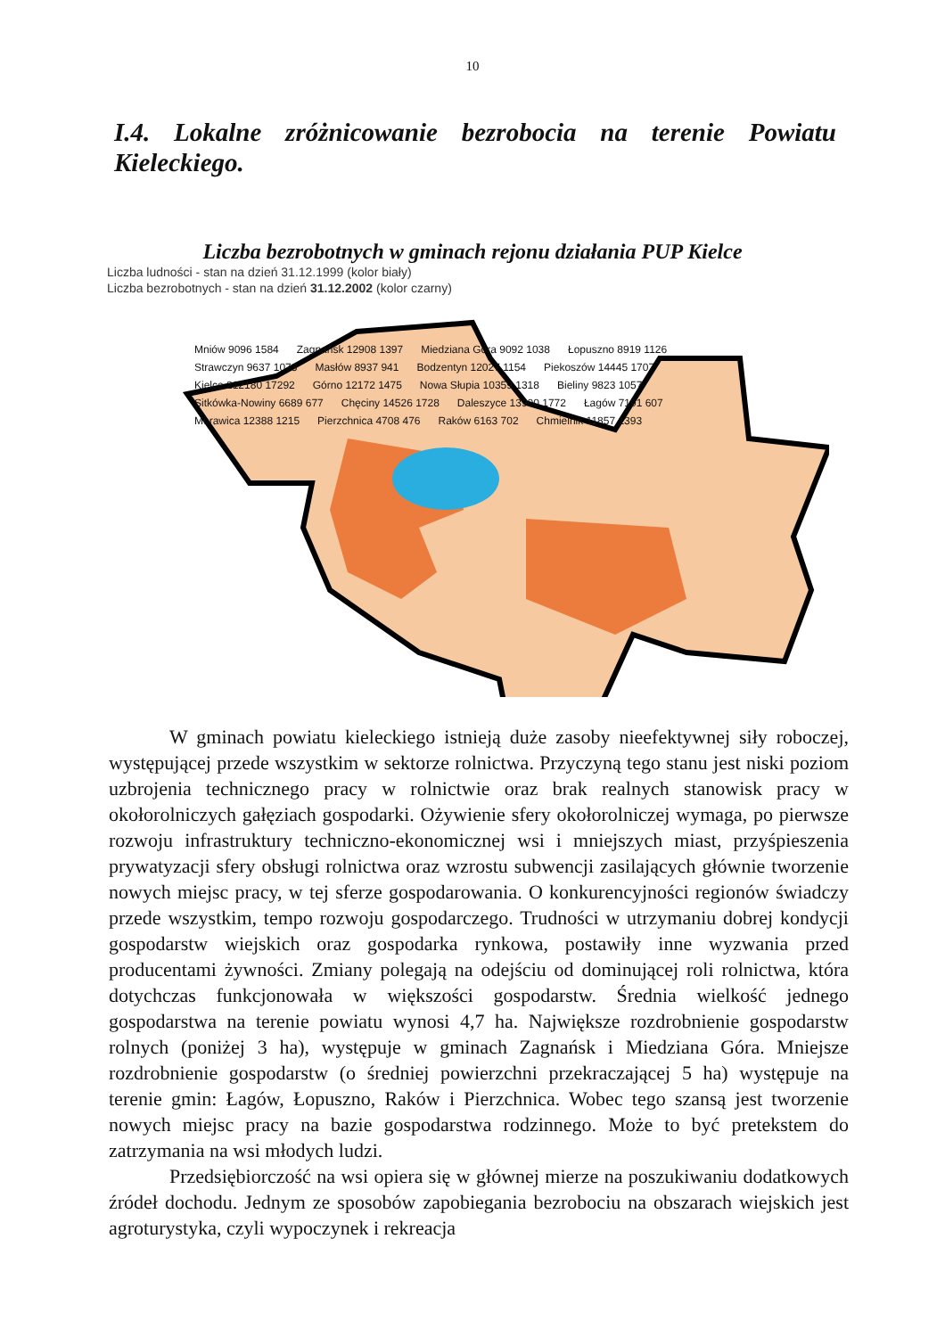10
I.4. Lokalne zróżnicowanie bezrobocia na terenie Powiatu Kieleckiego.
Liczba bezrobotnych w gminach rejonu działania PUP Kielce
Liczba ludności - stan na dzień 31.12.1999 (kolor biały)
Liczba bezrobotnych - stan na dzień 31.12.2002 (kolor czarny)
Mniów 9096 1584 Zagnańsk 12908 1397 Miedziana Góra 9092 1038 Łopuszno 8919 1126 Strawczyn 9637 1073 Masłów 8937 941 Bodzentyn 12027 1154 Piekoszów 14445 1707 Kielce 212180 17292 Górno 12172 1475 Nowa Słupia 10359 1318 Bieliny 9823 1057 Sitkówka-Nowiny 6689 677 Chęciny 14526 1728 Daleszyce 13900 1772 Łagów 7191 607 Morawica 12388 1215 Pierzchnica 4708 476 Raków 6163 702 Chmielnik 11857 1393
W gminach powiatu kieleckiego istnieją duże zasoby nieefektywnej siły roboczej, występującej przede wszystkim w sektorze rolnictwa. Przyczyną tego stanu jest niski poziom uzbrojenia technicznego pracy w rolnictwie oraz brak realnych stanowisk pracy w okołorolniczych gałęziach gospodarki. Ożywienie sfery okołorolniczej wymaga, po pierwsze rozwoju infrastruktury techniczno-ekonomicznej wsi i mniejszych miast, przyśpieszenia prywatyzacji sfery obsługi rolnictwa oraz wzrostu subwencji zasilających głównie tworzenie nowych miejsc pracy, w tej sferze gospodarowania. O konkurencyjności regionów świadczy przede wszystkim, tempo rozwoju gospodarczego. Trudności w utrzymaniu dobrej kondycji gospodarstw wiejskich oraz gospodarka rynkowa, postawiły inne wyzwania przed producentami żywności. Zmiany polegają na odejściu od dominującej roli rolnictwa, która dotychczas funkcjonowała w większości gospodarstw. Średnia wielkość jednego gospodarstwa na terenie powiatu wynosi 4,7 ha. Największe rozdrobnienie gospodarstw rolnych (poniżej 3 ha), występuje w gminach Zagnańsk i Miedziana Góra. Mniejsze rozdrobnienie gospodarstw (o średniej powierzchni przekraczającej 5 ha) występuje na terenie gmin: Łagów, Łopuszno, Raków i Pierzchnica. Wobec tego szansą jest tworzenie nowych miejsc pracy na bazie gospodarstwa rodzinnego. Może to być pretekstem do zatrzymania na wsi młodych ludzi.
Przedsiębiorczość na wsi opiera się w głównej mierze na poszukiwaniu dodatkowych źródeł dochodu. Jednym ze sposobów zapobiegania bezrobociu na obszarach wiejskich jest agroturystyka, czyli wypoczynek i rekreacja